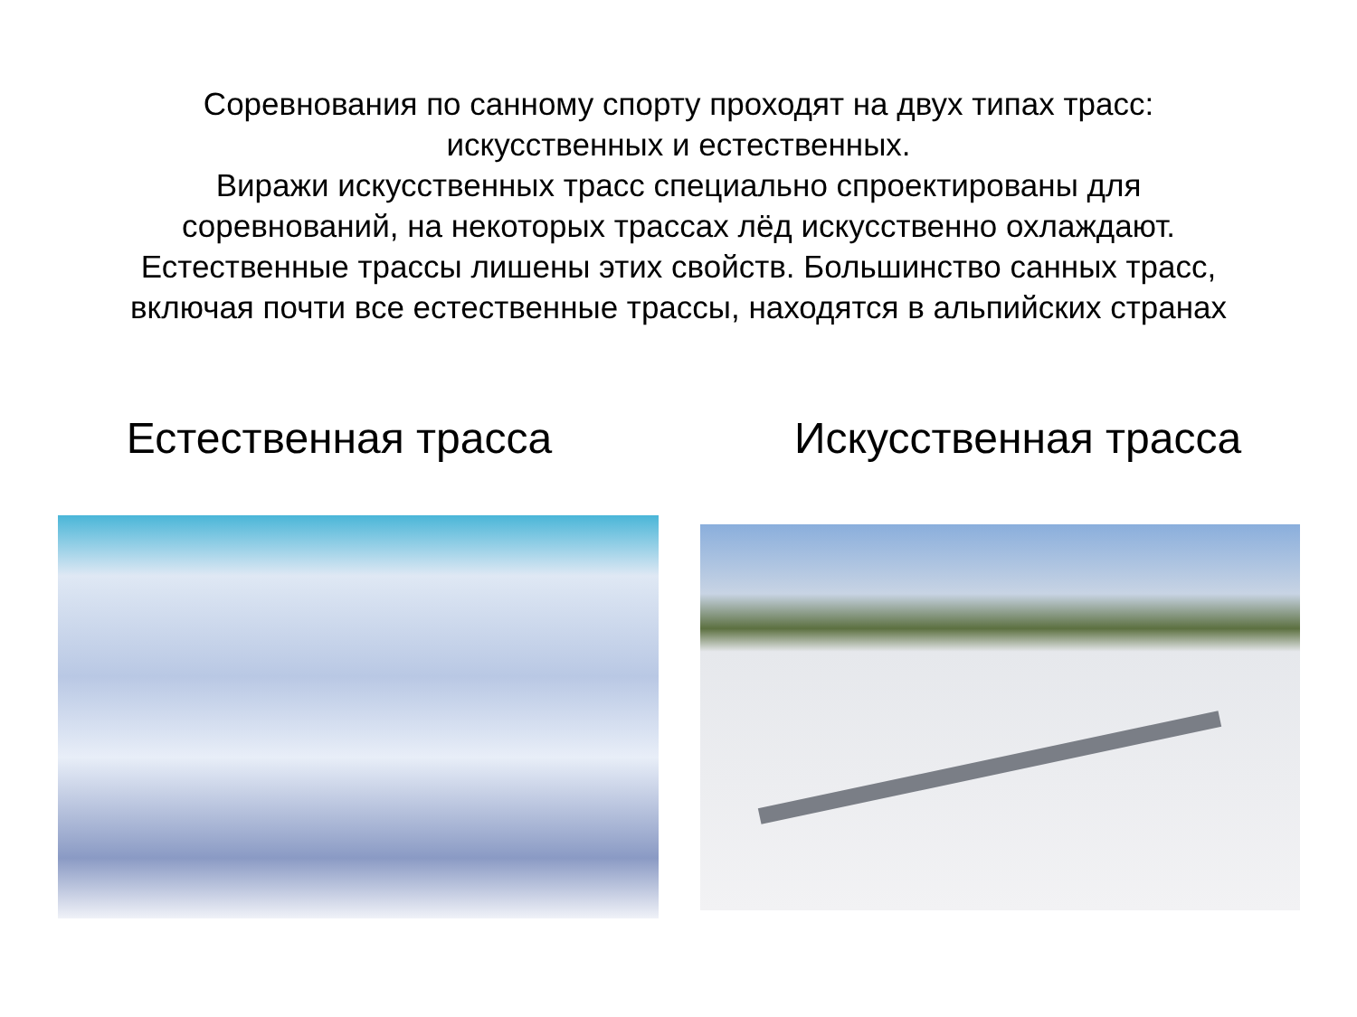Соревнования по санному спорту проходят на двух типах трасс:
искусственных и естественных.
Виражи искусственных трасс специально спроектированы для
соревнований, на некоторых трассах лёд искусственно охлаждают.
Естественные трассы лишены этих свойств. Большинство санных трасс,
включая почти все естественные трассы, находятся в альпийских странах
Естественная трасса Искусственная трасса